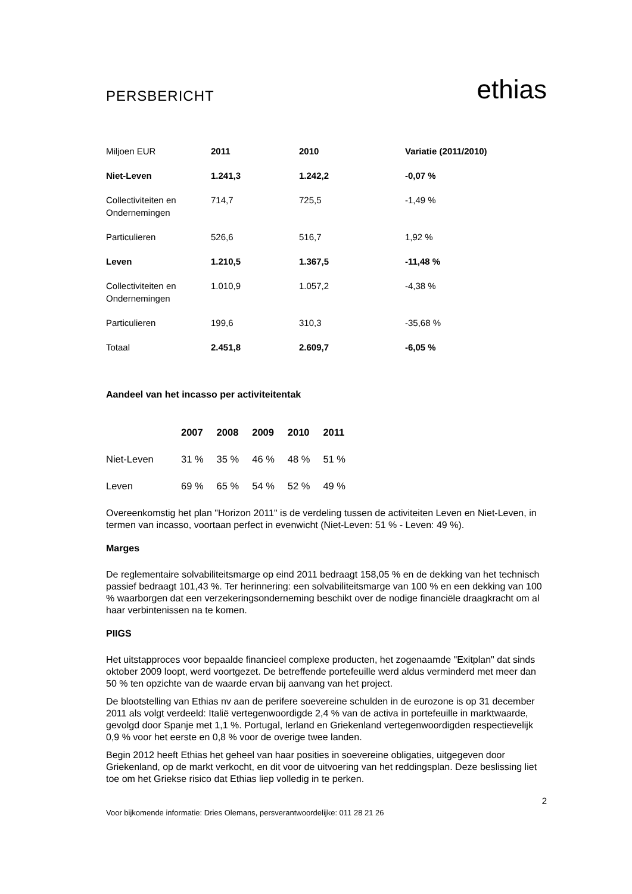PERSBERICHT
ethias
| Miljoen EUR | 2011 | 2010 | Variatie (2011/2010) |
| Niet-Leven | 1.241,3 | 1.242,2 | -0,07 % |
| Collectiviteiten en Ondernemingen | 714,7 | 725,5 | -1,49 % |
| Particulieren | 526,6 | 516,7 | 1,92 % |
| Leven | 1.210,5 | 1.367,5 | -11,48 % |
| Collectiviteiten en Ondernemingen | 1.010,9 | 1.057,2 | -4,38 % |
| Particulieren | 199,6 | 310,3 | -35,68 % |
| Totaal | 2.451,8 | 2.609,7 | -6,05 % |
Aandeel van het incasso per activiteitentak
| | 2007 | 2008 | 2009 | 2010 | 2011 |
| --- | --- | --- | --- | --- | --- |
| Niet-Leven | 31 % | 35 % | 46 % | 48 % | 51 % |
| Leven | 69 % | 65 % | 54 % | 52 % | 49 % |
Overeenkomstig het plan "Horizon 2011" is de verdeling tussen de activiteiten Leven en Niet-Leven, in termen van incasso, voortaan perfect in evenwicht (Niet-Leven: 51 % - Leven: 49 %).
Marges
De reglementaire solvabiliteitsmarge op eind 2011 bedraagt 158,05 % en de dekking van het technisch passief bedraagt 101,43 %. Ter herinnering: een solvabiliteitsmarge van 100 % en een dekking van 100 % waarborgen dat een verzekeringsonderneming beschikt over de nodige financiële draagkracht om al haar verbintenissen na te komen.
PIIGS
Het uitstapproces voor bepaalde financieel complexe producten, het zogenaamde "Exitplan" dat sinds oktober 2009 loopt, werd voortgezet. De betreffende portefeuille werd aldus verminderd met meer dan 50 % ten opzichte van de waarde ervan bij aanvang van het project.
De blootstelling van Ethias nv aan de perifere soevereine schulden in de eurozone is op 31 december 2011 als volgt verdeeld: Italië vertegenwoordigde 2,4 % van de activa in portefeuille in marktwaarde, gevolgd door Spanje met 1,1 %. Portugal, Ierland en Griekenland vertegenwoordigden respectievelijk 0,9 % voor het eerste en 0,8 % voor de overige twee landen.
Begin 2012 heeft Ethias het geheel van haar posities in soevereine obligaties, uitgegeven door Griekenland, op de markt verkocht, en dit voor de uitvoering van het reddingsplan. Deze beslissing liet toe om het Griekse risico dat Ethias liep volledig in te perken.
2
Voor bijkomende informatie: Dries Olemans, persverantwoordelijke: 011 28 21 26